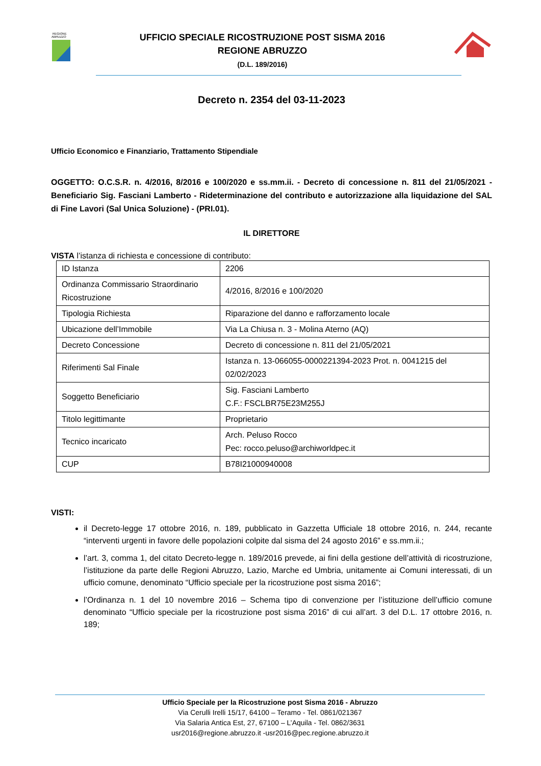REGIONE
ABRUZZO
UFFICIO SPECIALE RICOSTRUZIONE POST SISMA 2016
REGIONE ABRUZZO
(D.L. 189/2016)
Decreto n. 2354 del 03-11-2023
Ufficio Economico e Finanziario, Trattamento Stipendiale
OGGETTO: O.C.S.R. n. 4/2016, 8/2016 e 100/2020 e ss.mm.ii. - Decreto di concessione n. 811 del 21/05/2021 - Beneficiario Sig. Fasciani Lamberto - Rideterminazione del contributo e autorizzazione alla liquidazione del SAL di Fine Lavori (Sal Unica Soluzione) - (PRI.01).
IL DIRETTORE
VISTA l’istanza di richiesta e concessione di contributo:
| ID Istanza | 2206 |
| Ordinanza Commissario Straordinario Ricostruzione | 4/2016, 8/2016 e 100/2020 |
| Tipologia Richiesta | Riparazione del danno e rafforzamento locale |
| Ubicazione dell’Immobile | Via La Chiusa n. 3 - Molina Aterno (AQ) |
| Decreto Concessione | Decreto di concessione n. 811 del 21/05/2021 |
| Riferimenti Sal Finale | Istanza n. 13-066055-0000221394-2023 Prot. n. 0041215 del 02/02/2023 |
| Soggetto Beneficiario | Sig. Fasciani Lamberto C.F.: FSCLBR75E23M255J |
| Titolo legittimante | Proprietario |
| Tecnico incaricato | Arch. Peluso Rocco Pec: rocco.peluso@archiworldpec.it |
| CUP | B78I21000940008 |
VISTI:
il Decreto-legge 17 ottobre 2016, n. 189, pubblicato in Gazzetta Ufficiale 18 ottobre 2016, n. 244, recante “interventi urgenti in favore delle popolazioni colpite dal sisma del 24 agosto 2016” e ss.mm.ii.;
l’art. 3, comma 1, del citato Decreto-legge n. 189/2016 prevede, ai fini della gestione dell’attività di ricostruzione, l’istituzione da parte delle Regioni Abruzzo, Lazio, Marche ed Umbria, unitamente ai Comuni interessati, di un ufficio comune, denominato “Ufficio speciale per la ricostruzione post sisma 2016”;
l’Ordinanza n. 1 del 10 novembre 2016 – Schema tipo di convenzione per l’istituzione dell’ufficio comune denominato “Ufficio speciale per la ricostruzione post sisma 2016” di cui all’art. 3 del D.L. 17 ottobre 2016, n. 189;
Ufficio Speciale per la Ricostruzione post Sisma 2016 - Abruzzo
Via Cerulli Irelli 15/17, 64100 – Teramo - Tel. 0861/021367
Via Salaria Antica Est, 27, 67100 – L’Aquila - Tel. 0862/3631
usr2016@regione.abruzzo.it -usr2016@pec.regione.abruzzo.it